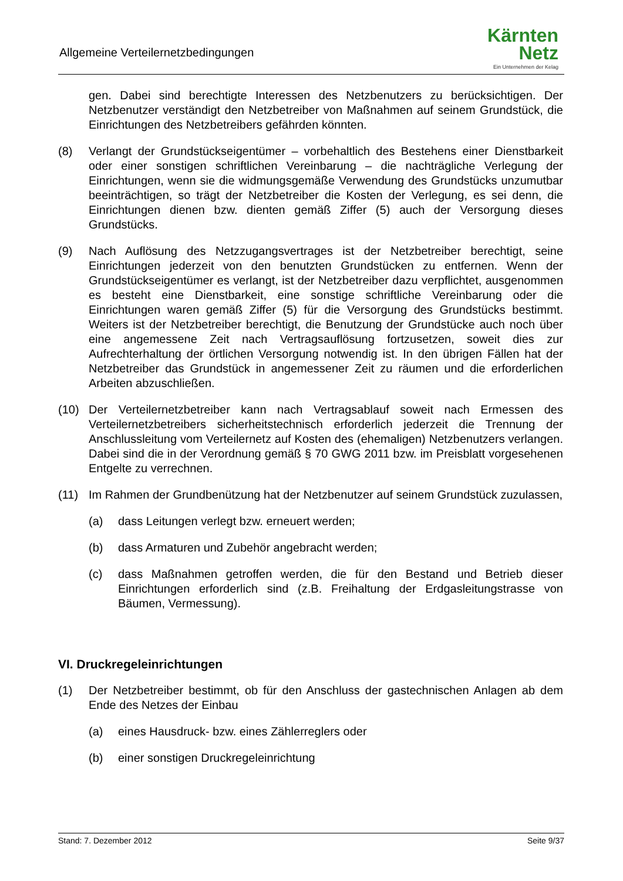Allgemeine Verteilernetzbedingungen
Kärnten
Netz
Ein Unternehmen der Kelag
gen. Dabei sind berechtigte Interessen des Netzbenutzers zu berücksichtigen. Der Netzbenutzer verständigt den Netzbetreiber von Maßnahmen auf seinem Grundstück, die Einrichtungen des Netzbetreibers gefährden könnten.
(8) Verlangt der Grundstückseigentümer – vorbehaltlich des Bestehens einer Dienstbarkeit oder einer sonstigen schriftlichen Vereinbarung – die nachträgliche Verlegung der Einrichtungen, wenn sie die widmungsgemäße Verwendung des Grundstücks unzumutbar beeinträchtigen, so trägt der Netzbetreiber die Kosten der Verlegung, es sei denn, die Einrichtungen dienen bzw. dienten gemäß Ziffer (5) auch der Versorgung dieses Grundstücks.
(9) Nach Auflösung des Netzzugangsvertrages ist der Netzbetreiber berechtigt, seine Einrichtungen jederzeit von den benutzten Grundstücken zu entfernen. Wenn der Grundstückseigentümer es verlangt, ist der Netzbetreiber dazu verpflichtet, ausgenommen es besteht eine Dienstbarkeit, eine sonstige schriftliche Vereinbarung oder die Einrichtungen waren gemäß Ziffer (5) für die Versorgung des Grundstücks bestimmt. Weiters ist der Netzbetreiber berechtigt, die Benutzung der Grundstücke auch noch über eine angemessene Zeit nach Vertragsauflösung fortzusetzen, soweit dies zur Aufrechterhaltung der örtlichen Versorgung notwendig ist. In den übrigen Fällen hat der Netzbetreiber das Grundstück in angemessener Zeit zu räumen und die erforderlichen Arbeiten abzuschließen.
(10) Der Verteilernetzbetreiber kann nach Vertragsablauf soweit nach Ermessen des Verteilernetzbetreibers sicherheitstechnisch erforderlich jederzeit die Trennung der Anschlussleitung vom Verteilernetz auf Kosten des (ehemaligen) Netzbenutzers verlangen. Dabei sind die in der Verordnung gemäß § 70 GWG 2011 bzw. im Preisblatt vorgesehenen Entgelte zu verrechnen.
(11) Im Rahmen der Grundbenützung hat der Netzbenutzer auf seinem Grundstück zuzulassen,
(a) dass Leitungen verlegt bzw. erneuert werden;
(b) dass Armaturen und Zubehör angebracht werden;
(c) dass Maßnahmen getroffen werden, die für den Bestand und Betrieb dieser Einrichtungen erforderlich sind (z.B. Freihaltung der Erdgasleitungstrasse von Bäumen, Vermessung).
VI. Druckregeleinrichtungen
(1) Der Netzbetreiber bestimmt, ob für den Anschluss der gastechnischen Anlagen ab dem Ende des Netzes der Einbau
(a) eines Hausdruck- bzw. eines Zählerreglers oder
(b) einer sonstigen Druckregeleinrichtung
Stand: 7. Dezember 2012 Seite 9/37